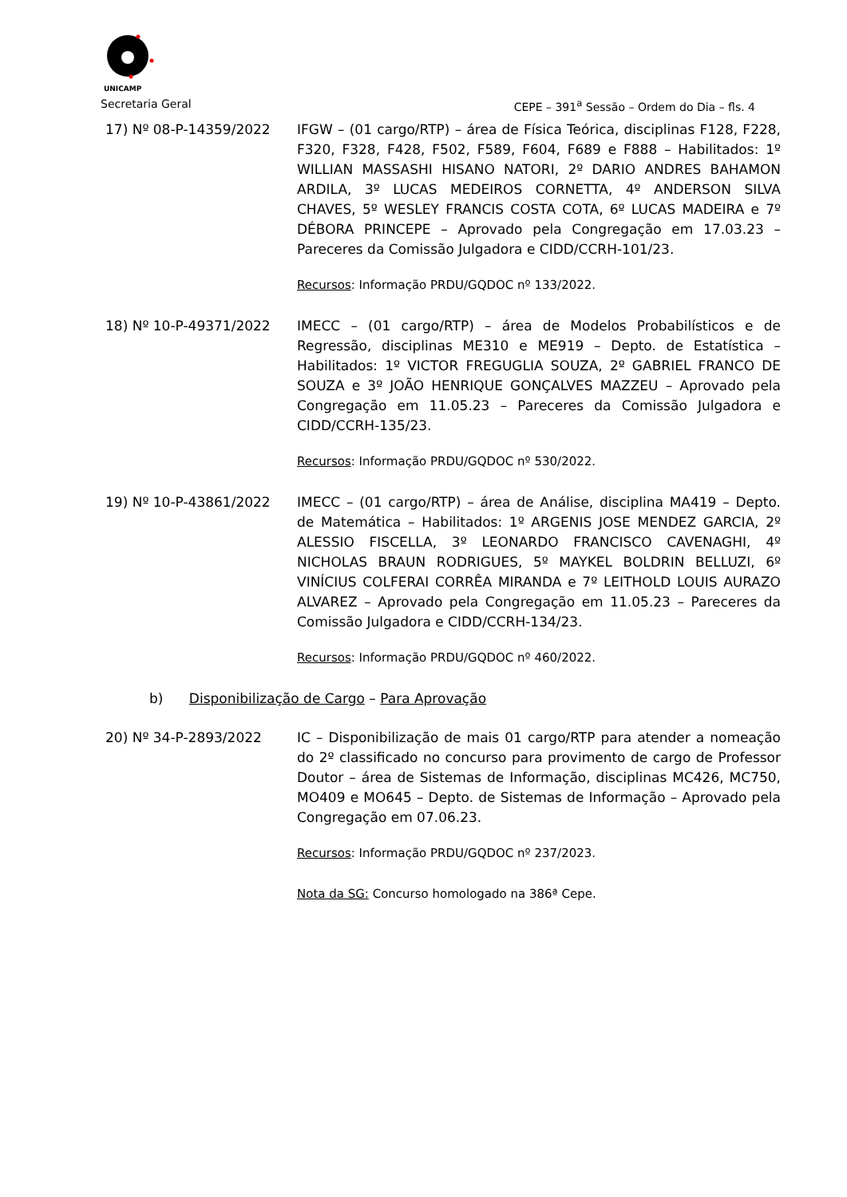UNICAMP
Secretaria Geral CEPE – 391<sup>a</sup> Sessão – Ordem do Dia – fls. 4
17) Nº 08-P-14359/2022 IFGW – (01 cargo/RTP) – área de Física Teórica, disciplinas F128, F228, F320, F328, F428, F502, F589, F604, F689 e F888 – Habilitados: 1º WILLIAN MASSASHI HISANO NATORI, 2º DARIO ANDRES BAHAMON ARDILA, 3º LUCAS MEDEIROS CORNETTA, 4º ANDERSON SILVA CHAVES, 5º WESLEY FRANCIS COSTA COTA, 6º LUCAS MADEIRA e 7º DÉBORA PRINCEPE – Aprovado pela Congregação em 17.03.23 – Pareceres da Comissão Julgadora e CIDD/CCRH-101/23.
Recursos: Informação PRDU/GQDOC nº 133/2022.
18) Nº 10-P-49371/2022 IMECC – (01 cargo/RTP) – área de Modelos Probabilísticos e de Regressão, disciplinas ME310 e ME919 – Depto. de Estatística – Habilitados: 1º VICTOR FREGUGLIA SOUZA, 2º GABRIEL FRANCO DE SOUZA e 3º JOÃO HENRIQUE GONÇALVES MAZZEU – Aprovado pela Congregação em 11.05.23 – Pareceres da Comissão Julgadora e CIDD/CCRH-135/23.
Recursos: Informação PRDU/GQDOC nº 530/2022.
19) Nº 10-P-43861/2022 IMECC – (01 cargo/RTP) – área de Análise, disciplina MA419 – Depto. de Matemática – Habilitados: 1º ARGENIS JOSE MENDEZ GARCIA, 2º ALESSIO FISCELLA, 3º LEONARDO FRANCISCO CAVENAGHI, 4º NICHOLAS BRAUN RODRIGUES, 5º MAYKEL BOLDRIN BELLUZI, 6º VINÍCIUS COLFERAI CORRÊA MIRANDA e 7º LEITHOLD LOUIS AURAZO ALVAREZ – Aprovado pela Congregação em 11.05.23 – Pareceres da Comissão Julgadora e CIDD/CCRH-134/23.
Recursos: Informação PRDU/GQDOC nº 460/2022.
b) Disponibilização de Cargo – Para Aprovação
20) Nº 34-P-2893/2022 IC – Disponibilização de mais 01 cargo/RTP para atender a nomeação do 2º classificado no concurso para provimento de cargo de Professor Doutor – área de Sistemas de Informação, disciplinas MC426, MC750, MO409 e MO645 – Depto. de Sistemas de Informação – Aprovado pela Congregação em 07.06.23.
Recursos: Informação PRDU/GQDOC nº 237/2023.
Nota da SG: Concurso homologado na 386ª Cepe.